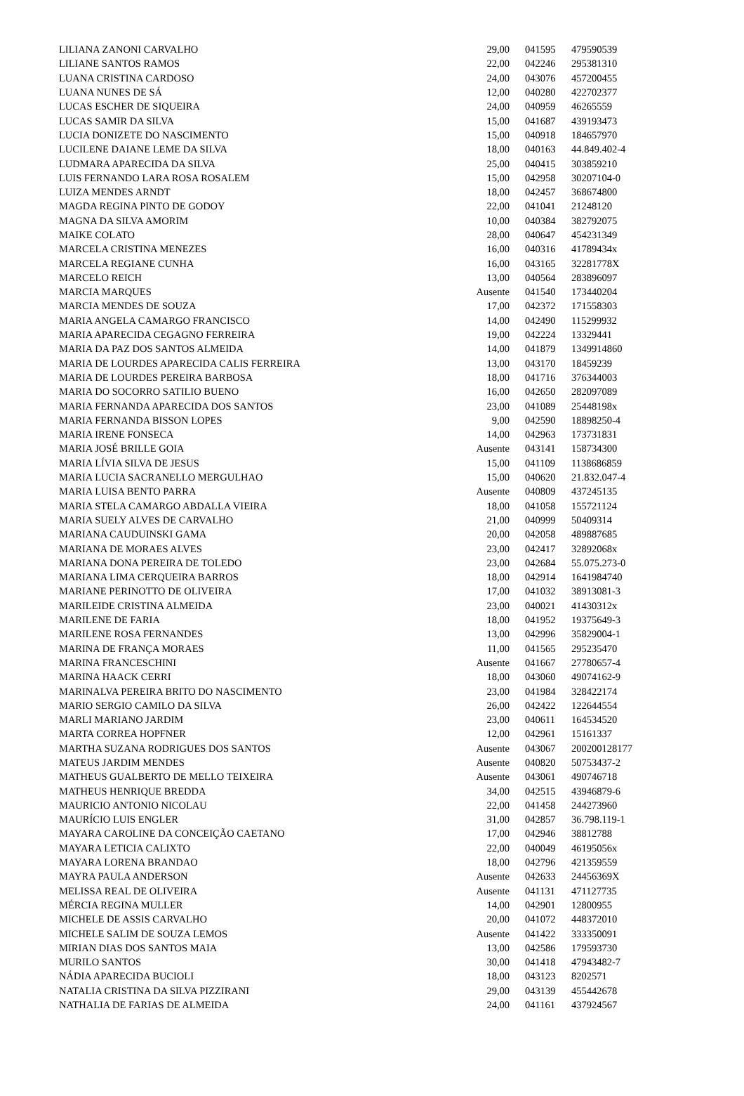| LILIANA ZANONI CARVALHO | 29,00 | 041595 | 479590539 |
| LILIANE SANTOS RAMOS | 22,00 | 042246 | 295381310 |
| LUANA CRISTINA CARDOSO | 24,00 | 043076 | 457200455 |
| LUANA NUNES DE SÁ | 12,00 | 040280 | 422702377 |
| LUCAS ESCHER DE SIQUEIRA | 24,00 | 040959 | 46265559 |
| LUCAS SAMIR DA SILVA | 15,00 | 041687 | 439193473 |
| LUCIA DONIZETE DO NASCIMENTO | 15,00 | 040918 | 184657970 |
| LUCILENE DAIANE LEME DA SILVA | 18,00 | 040163 | 44.849.402-4 |
| LUDMARA APARECIDA DA SILVA | 25,00 | 040415 | 303859210 |
| LUIS FERNANDO LARA ROSA ROSALEM | 15,00 | 042958 | 30207104-0 |
| LUIZA MENDES ARNDT | 18,00 | 042457 | 368674800 |
| MAGDA REGINA PINTO DE GODOY | 22,00 | 041041 | 21248120 |
| MAGNA DA SILVA AMORIM | 10,00 | 040384 | 382792075 |
| MAIKE COLATO | 28,00 | 040647 | 454231349 |
| MARCELA CRISTINA MENEZES | 16,00 | 040316 | 41789434x |
| MARCELA REGIANE CUNHA | 16,00 | 043165 | 32281778X |
| MARCELO REICH | 13,00 | 040564 | 283896097 |
| MARCIA MARQUES | Ausente | 041540 | 173440204 |
| MARCIA MENDES DE SOUZA | 17,00 | 042372 | 171558303 |
| MARIA ANGELA CAMARGO FRANCISCO | 14,00 | 042490 | 115299932 |
| MARIA APARECIDA CEGAGNO FERREIRA | 19,00 | 042224 | 13329441 |
| MARIA DA PAZ DOS SANTOS ALMEIDA | 14,00 | 041879 | 1349914860 |
| MARIA DE LOURDES APARECIDA CALIS FERREIRA | 13,00 | 043170 | 18459239 |
| MARIA DE LOURDES PEREIRA BARBOSA | 18,00 | 041716 | 376344003 |
| MARIA DO SOCORRO SATILIO BUENO | 16,00 | 042650 | 282097089 |
| MARIA FERNANDA APARECIDA DOS SANTOS | 23,00 | 041089 | 25448198x |
| MARIA FERNANDA BISSON LOPES | 9,00 | 042590 | 18898250-4 |
| MARIA IRENE FONSECA | 14,00 | 042963 | 173731831 |
| MARIA JOSÉ BRILLE GOIA | Ausente | 043141 | 158734300 |
| MARIA LÍVIA SILVA DE JESUS | 15,00 | 041109 | 1138686859 |
| MARIA LUCIA SACRANELLO MERGULHAO | 15,00 | 040620 | 21.832.047-4 |
| MARIA LUISA BENTO PARRA | Ausente | 040809 | 437245135 |
| MARIA STELA CAMARGO ABDALLA VIEIRA | 18,00 | 041058 | 155721124 |
| MARIA SUELY ALVES DE CARVALHO | 21,00 | 040999 | 50409314 |
| MARIANA CAUDUINSKI GAMA | 20,00 | 042058 | 489887685 |
| MARIANA DE MORAES ALVES | 23,00 | 042417 | 32892068x |
| MARIANA DONA PEREIRA DE TOLEDO | 23,00 | 042684 | 55.075.273-0 |
| MARIANA LIMA CERQUEIRA BARROS | 18,00 | 042914 | 1641984740 |
| MARIANE PERINOTTO DE OLIVEIRA | 17,00 | 041032 | 38913081-3 |
| MARILEIDE CRISTINA ALMEIDA | 23,00 | 040021 | 41430312x |
| MARILENE DE FARIA | 18,00 | 041952 | 19375649-3 |
| MARILENE ROSA FERNANDES | 13,00 | 042996 | 35829004-1 |
| MARINA DE FRANÇA MORAES | 11,00 | 041565 | 295235470 |
| MARINA FRANCESCHINI | Ausente | 041667 | 27780657-4 |
| MARINA HAACK CERRI | 18,00 | 043060 | 49074162-9 |
| MARINALVA PEREIRA BRITO DO NASCIMENTO | 23,00 | 041984 | 328422174 |
| MARIO SERGIO CAMILO DA SILVA | 26,00 | 042422 | 122644554 |
| MARLI MARIANO JARDIM | 23,00 | 040611 | 164534520 |
| MARTA CORREA HOPFNER | 12,00 | 042961 | 15161337 |
| MARTHA SUZANA RODRIGUES DOS SANTOS | Ausente | 043067 | 200200128177 |
| MATEUS JARDIM MENDES | Ausente | 040820 | 50753437-2 |
| MATHEUS GUALBERTO DE MELLO TEIXEIRA | Ausente | 043061 | 490746718 |
| MATHEUS HENRIQUE BREDDA | 34,00 | 042515 | 43946879-6 |
| MAURICIO ANTONIO NICOLAU | 22,00 | 041458 | 244273960 |
| MAURÍCIO LUIS ENGLER | 31,00 | 042857 | 36.798.119-1 |
| MAYARA CAROLINE DA CONCEIÇÃO CAETANO | 17,00 | 042946 | 38812788 |
| MAYARA LETICIA CALIXTO | 22,00 | 040049 | 46195056x |
| MAYARA LORENA BRANDAO | 18,00 | 042796 | 421359559 |
| MAYRA PAULA ANDERSON | Ausente | 042633 | 24456369X |
| MELISSA REAL DE OLIVEIRA | Ausente | 041131 | 471127735 |
| MÉRCIA REGINA MULLER | 14,00 | 042901 | 12800955 |
| MICHELE DE ASSIS CARVALHO | 20,00 | 041072 | 448372010 |
| MICHELE SALIM DE SOUZA LEMOS | Ausente | 041422 | 333350091 |
| MIRIAN DIAS DOS SANTOS MAIA | 13,00 | 042586 | 179593730 |
| MURILO SANTOS | 30,00 | 041418 | 47943482-7 |
| NÁDIA APARECIDA BUCIOLI | 18,00 | 043123 | 8202571 |
| NATALIA CRISTINA DA SILVA PIZZIRANI | 29,00 | 043139 | 455442678 |
| NATHALIA DE FARIAS DE ALMEIDA | 24,00 | 041161 | 437924567 |